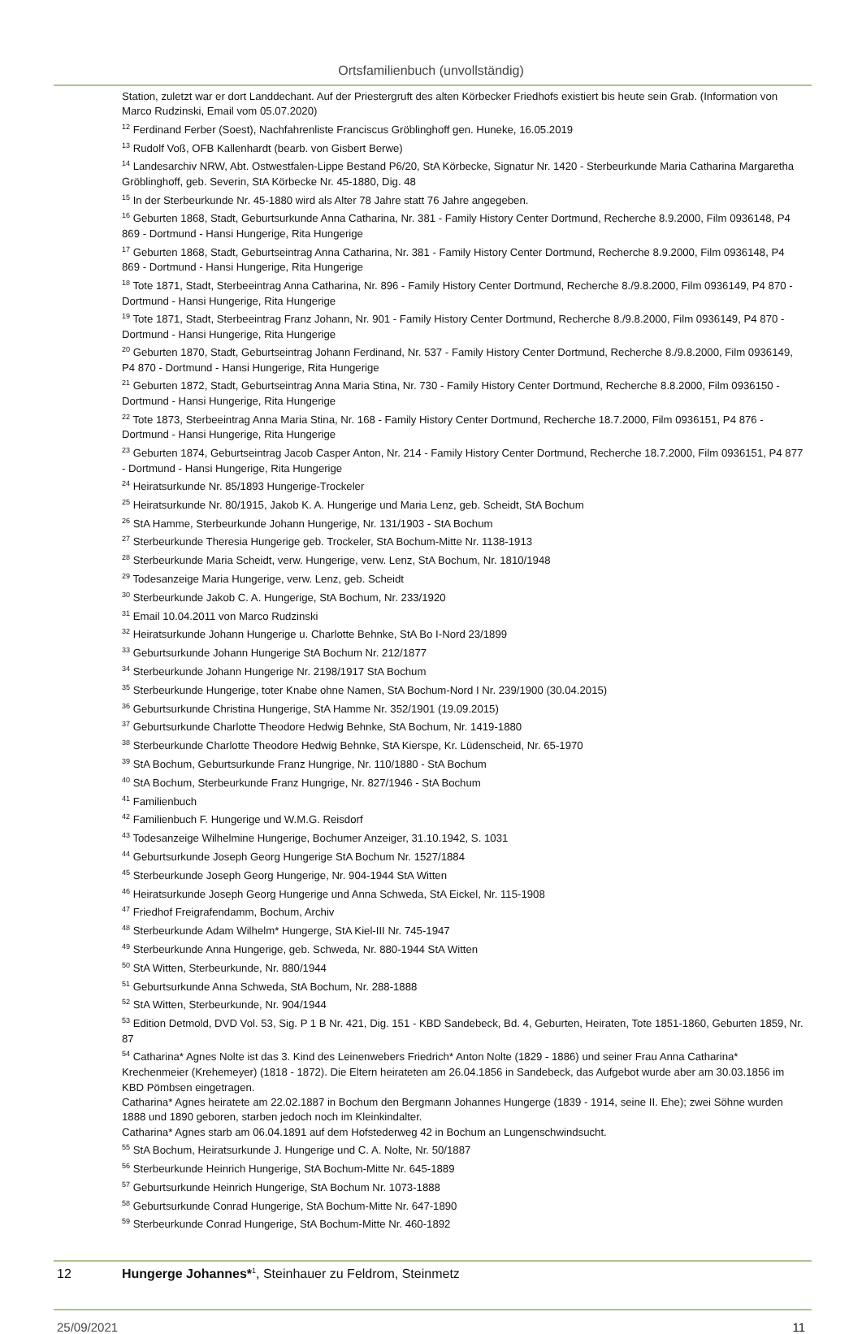Ortsfamilienbuch (unvollständig)
Station, zuletzt war er dort Landdechant. Auf der Priestergruft des alten Körbecker Friedhofs existiert bis heute sein Grab. (Information von Marco Rudzinski, Email vom 05.07.2020)
<sup>12</sup> Ferdinand Ferber (Soest), Nachfahrenliste Franciscus Gröblinghoff gen. Huneke, 16.05.2019
<sup>13</sup> Rudolf Voß, OFB Kallenhardt (bearb. von Gisbert Berwe)
<sup>14</sup> Landesarchiv NRW, Abt. Ostwestfalen-Lippe Bestand P6/20, StA Körbecke, Signatur Nr. 1420 - Sterbeurkunde Maria Catharina Margaretha Gröblinghoff, geb. Severin, StA Körbecke Nr. 45-1880, Dig. 48
<sup>15</sup> In der Sterbeurkunde Nr. 45-1880 wird als Alter 78 Jahre statt 76 Jahre angegeben.
<sup>16</sup> Geburten 1868, Stadt, Geburtsurkunde Anna Catharina, Nr. 381 - Family History Center Dortmund, Recherche 8.9.2000, Film 0936148, P4 869 - Dortmund - Hansi Hungerige, Rita Hungerige
<sup>17</sup> Geburten 1868, Stadt, Geburtseintrag Anna Catharina, Nr. 381 - Family History Center Dortmund, Recherche 8.9.2000, Film 0936148, P4 869 - Dortmund - Hansi Hungerige, Rita Hungerige
<sup>18</sup> Tote 1871, Stadt, Sterbeeintrag Anna Catharina, Nr. 896 - Family History Center Dortmund, Recherche 8./9.8.2000, Film 0936149, P4 870 - Dortmund - Hansi Hungerige, Rita Hungerige
<sup>19</sup> Tote 1871, Stadt, Sterbeeintrag Franz Johann, Nr. 901 - Family History Center Dortmund, Recherche 8./9.8.2000, Film 0936149, P4 870 - Dortmund - Hansi Hungerige, Rita Hungerige
<sup>20</sup> Geburten 1870, Stadt, Geburtseintrag Johann Ferdinand, Nr. 537 - Family History Center Dortmund, Recherche 8./9.8.2000, Film 0936149, P4 870 - Dortmund - Hansi Hungerige, Rita Hungerige
<sup>21</sup> Geburten 1872, Stadt, Geburtseintrag Anna Maria Stina, Nr. 730 - Family History Center Dortmund, Recherche 8.8.2000, Film 0936150 - Dortmund - Hansi Hungerige, Rita Hungerige
<sup>22</sup> Tote 1873, Sterbeeintrag Anna Maria Stina, Nr. 168 - Family History Center Dortmund, Recherche 18.7.2000, Film 0936151, P4 876 - Dortmund - Hansi Hungerige, Rita Hungerige
<sup>23</sup> Geburten 1874, Geburtseintrag Jacob Casper Anton, Nr. 214 - Family History Center Dortmund, Recherche 18.7.2000, Film 0936151, P4 877 - Dortmund - Hansi Hungerige, Rita Hungerige
<sup>24</sup> Heiratsurkunde Nr. 85/1893 Hungerige-Trockeler
<sup>25</sup> Heiratsurkunde Nr. 80/1915, Jakob K. A. Hungerige und Maria Lenz, geb. Scheidt, StA Bochum
<sup>26</sup> StA Hamme, Sterbeurkunde Johann Hungerige, Nr. 131/1903 - StA Bochum
<sup>27</sup> Sterbeurkunde Theresia Hungerige geb. Trockeler, StA Bochum-Mitte Nr. 1138-1913
<sup>28</sup> Sterbeurkunde Maria Scheidt, verw. Hungerige, verw. Lenz, StA Bochum, Nr. 1810/1948
<sup>29</sup> Todesanzeige Maria Hungerige, verw. Lenz, geb. Scheidt
<sup>30</sup> Sterbeurkunde Jakob C. A. Hungerige, StA Bochum, Nr. 233/1920
<sup>31</sup> Email 10.04.2011 von Marco Rudzinski
<sup>32</sup> Heiratsurkunde Johann Hungerige u. Charlotte Behnke, StA Bo I-Nord 23/1899
<sup>33</sup> Geburtsurkunde Johann Hungerige StA Bochum Nr. 212/1877
<sup>34</sup> Sterbeurkunde Johann Hungerige Nr. 2198/1917 StA Bochum
<sup>35</sup> Sterbeurkunde Hungerige, toter Knabe ohne Namen, StA Bochum-Nord I Nr. 239/1900 (30.04.2015)
<sup>36</sup> Geburtsurkunde Christina Hungerige, StA Hamme Nr. 352/1901 (19.09.2015)
<sup>37</sup> Geburtsurkunde Charlotte Theodore Hedwig Behnke, StA Bochum, Nr. 1419-1880
<sup>38</sup> Sterbeurkunde Charlotte Theodore Hedwig Behnke, StA Kierspe, Kr. Lüdenscheid, Nr. 65-1970
<sup>39</sup> StA Bochum, Geburtsurkunde Franz Hungrige, Nr. 110/1880 - StA Bochum
<sup>40</sup> StA Bochum, Sterbeurkunde Franz Hungrige, Nr. 827/1946 - StA Bochum
<sup>41</sup> Familienbuch
<sup>42</sup> Familienbuch F. Hungerige und W.M.G. Reisdorf
<sup>43</sup> Todesanzeige Wilhelmine Hungerige, Bochumer Anzeiger, 31.10.1942, S. 1031
<sup>44</sup> Geburtsurkunde Joseph Georg Hungerige StA Bochum Nr. 1527/1884
<sup>45</sup> Sterbeurkunde Joseph Georg Hungerige, Nr. 904-1944 StA Witten
<sup>46</sup> Heiratsurkunde Joseph Georg Hungerige und Anna Schweda, StA Eickel, Nr. 115-1908
<sup>47</sup> Friedhof Freigrafendamm, Bochum, Archiv
<sup>48</sup> Sterbeurkunde Adam Wilhelm* Hungerge, StA Kiel-III Nr. 745-1947
<sup>49</sup> Sterbeurkunde Anna Hungerige, geb. Schweda, Nr. 880-1944 StA Witten
<sup>50</sup> StA Witten, Sterbeurkunde, Nr. 880/1944
<sup>51</sup> Geburtsurkunde Anna Schweda, StA Bochum, Nr. 288-1888
<sup>52</sup> StA Witten, Sterbeurkunde, Nr. 904/1944
<sup>53</sup> Edition Detmold, DVD Vol. 53, Sig. P 1 B Nr. 421, Dig. 151 - KBD Sandebeck, Bd. 4, Geburten, Heiraten, Tote 1851-1860, Geburten 1859, Nr. 87
<sup>54</sup> Catharina* Agnes Nolte ist das 3. Kind des Leinenwebers Friedrich* Anton Nolte (1829 - 1886) und seiner Frau Anna Catharina* Krechenmeier (Krehemeyer) (1818 - 1872). Die Eltern heirateten am 26.04.1856 in Sandebeck, das Aufgebot wurde aber am 30.03.1856 im KBD Pömbsen eingetragen.
Catharina* Agnes heiratete am 22.02.1887 in Bochum den Bergmann Johannes Hungerge (1839 - 1914, seine II. Ehe); zwei Söhne wurden 1888 und 1890 geboren, starben jedoch noch im Kleinkindalter.
Catharina* Agnes starb am 06.04.1891 auf dem Hofstederweg 42 in Bochum an Lungenschwindsucht.
<sup>55</sup> StA Bochum, Heiratsurkunde J. Hungerige und C. A. Nolte, Nr. 50/1887
<sup>56</sup> Sterbeurkunde Heinrich Hungerige, StA Bochum-Mitte Nr. 645-1889
<sup>57</sup> Geburtsurkunde Heinrich Hungerige, StA Bochum Nr. 1073-1888
<sup>58</sup> Geburtsurkunde Conrad Hungerige, StA Bochum-Mitte Nr. 647-1890
<sup>59</sup> Sterbeurkunde Conrad Hungerige, StA Bochum-Mitte Nr. 460-1892
12 Hungerge Johannes*<sup>1</sup>, Steinhauer zu Feldrom, Steinmetz
25/09/2021 11